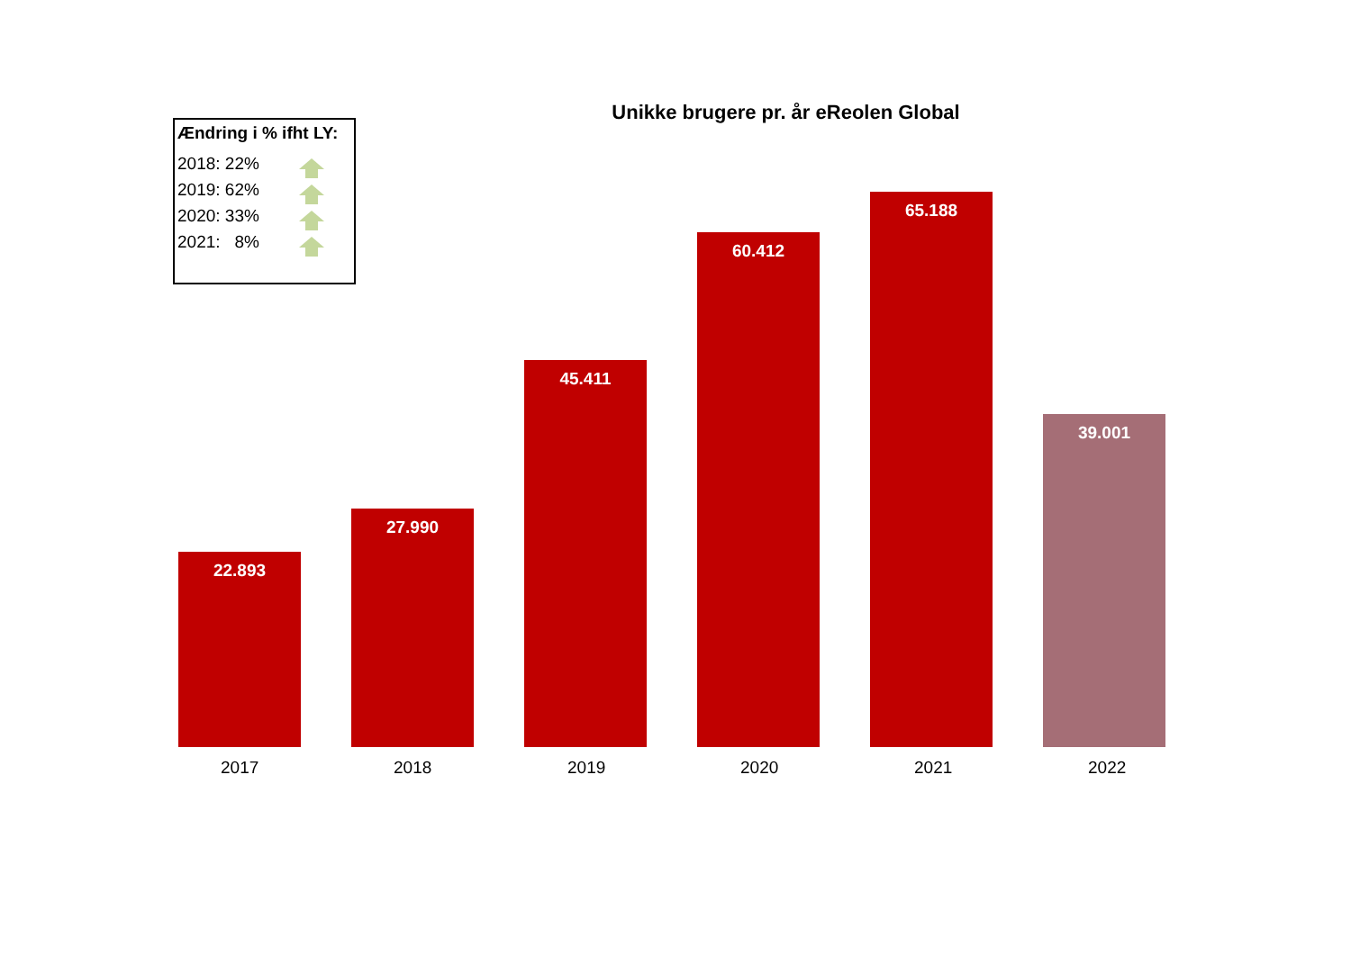Ændring i % ifht LY:
2018: 22%
2019: 62%
2020: 33%
2021: 8%
Unikke brugere pr. år eReolen Global
22.893
27.990
45.411
60.412
65.188
39.001
2017 2018 2019 2020 2021 2022